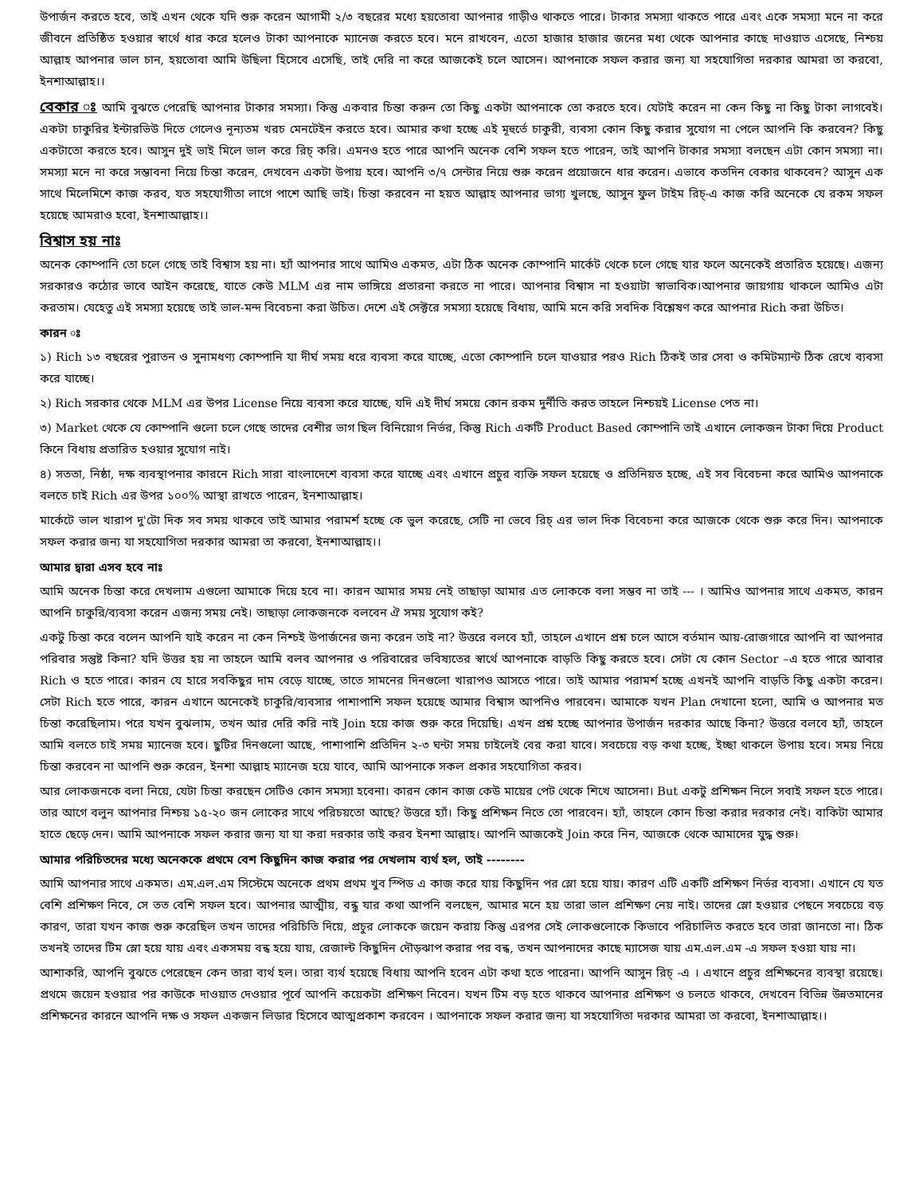উপার্জন করতে হবে, তাই এখন থেকে যদি শুরু করেন আগামী ২/৩ বছরের মধ্যে হয়তোবা আপনার গাড়ীও থাকতে পারে। টাকার সমস্যা থাকতে পারে এবং একে সমস্যা মনে না করে জীবনে প্রতিষ্ঠিত হওয়ার স্বার্থে ধার করে হলেও টাকা আপনাকে ম্যানেজ করতে হবে। মনে রাখবেন, এতো হাজার হাজার জনের মধ্য থেকে আপনার কাছে দাওয়াত এসেছে, নিশ্চয় আল্লাহ আপনার ভাল চান, হয়তোবা আমি উছিলা হিসেবে এসেছি, তাই দেরি না করে আজকেই চলে আসেন। আপনাকে সফল করার জন্য যা সহযোগিতা দরকার আমরা তা করবো, ইনশাআল্লাহ।।
বেকার ঃ আমি বুঝতে পেরেছি আপনার টাকার সমস্যা। কিন্তু একবার চিন্তা করুন তো কিছু একটা আপনাকে তো করতে হবে। যেটাই করেন না কেন কিছু না কিছু টাকা লাগবেই। একটা চাকুরির ইন্টারভিউ দিতে গেলেও নূন্যতম খরচ মেনটেইন করতে হবে। আমার কথা হচ্ছে এই মূহুর্তে চাকুরী, ব্যবসা কোন কিছু করার সুযোগ না পেলে আপনি কি করবেন? কিছু একটাতো করতে হবে। আসুন দুই ভাই মিলে ভাল করে রিচ্ করি। এমনও হতে পারে আপনি অনেক বেশি সফল হতে পারেন, তাই আপনি টাকার সমস্যা বলছেন এটা কোন সমস্যা না। সমস্যা মনে না করে সম্ভাবনা নিয়ে চিন্তা করেন, দেখবেন একটা উপায় হবে। আপনি ৩/৭ সেন্টার নিয়ে শুরু করেন প্রয়োজনে ধার করেন। এভাবে কতদিন বেকার থাকবেন? আসুন এক সাথে মিলেমিশে কাজ করব, যত সহযোগীতা লাগে পাশে আছি ভাই। চিন্তা করবেন না হয়ত আল্লাহ আপনার ভাগ্য খুলছে, আসুন ফুল টাইম রিচ্-এ কাজ করি অনেকে যে রকম সফল হয়েছে আমরাও হবো, ইনশাআল্লাহ।।
বিশ্বাস হয় নাঃ
অনেক কোম্পানি তো চলে গেছে তাই বিশ্বাস হয় না। হ্যাঁ আপনার সাথে আমিও একমত, এটা ঠিক অনেক কোম্পানি মার্কেট থেকে চলে গেছে যার ফলে অনেকেই প্রতারিত হয়েছে। এজন্য সরকারও কঠোর ভাবে আইন করেছে, যাতে কেউ MLM এর নাম ভাঙ্গিয়ে প্রতারনা করতে না পারে। আপনার বিশ্বাস না হওয়াটা স্বাভাবিক।আপনার জায়গায় থাকলে আমিও এটা করতাম। যেহেতু এই সমস্যা হয়েছে তাই ভাল-মন্দ বিবেচনা করা উচিত। দেশে এই সেক্টরে সমস্যা হয়েছে বিধায়, আমি মনে করি সবদিক বিশ্লেষণ করে আপনার Rich করা উচিত।
কারন ঃ
১) Rich ১৩ বছরের পুরাতন ও সুনামধণ্য কোম্পানি যা দীর্ঘ সময় ধরে ব্যবসা করে যাচ্ছে, এতো কোম্পানি চলে যাওয়ার পরও Rich ঠিকই তার সেবা ও কমিটম্যান্ট ঠিক রেখে ব্যবসা করে যাচ্ছে।
২) Rich সরকার থেকে MLM এর উপর License নিয়ে ব্যবসা করে যাচ্ছে, যদি এই দীর্ঘ সময়ে কোন রকম দুর্নীতি করত তাহলে নিশ্চয়ই License পেত না।
৩) Market থেকে যে কোম্পানি গুলো চলে গেছে তাদের বেশীর ভাগ ছিল বিনিয়োগ নির্ভর, কিন্তু Rich একটি Product Based কোম্পানি তাই এখানে লোকজন টাকা দিয়ে Product কিনে বিধায় প্রতারিত হওয়ার সুযোগ নাই।
৪) সততা, নিষ্ঠা, দক্ষ ব্যবস্থাপনার কারনে Rich সারা বাংলাদেশে ব্যবসা করে যাচ্ছে এবং এখানে প্রচুর ব্যক্তি সফল হয়েছে ও প্রতিনিয়ত হচ্ছে, এই সব বিবেচনা করে আমিও আপনাকে বলতে চাই Rich এর উপর ১০০% আস্থা রাখতে পারেন, ইনশাআল্লাহ।
মার্কেটে ভাল খারাপ দু'টো দিক সব সময় থাকবে তাই আমার পরামর্শ হচ্ছে কে ভুল করেছে, সেটি না ভেবে রিচ্ এর ভাল দিক বিবেচনা করে আজকে থেকে শুরু করে দিন। আপনাকে সফল করার জন্য যা সহযোগিতা দরকার আমরা তা করবো, ইনশাআল্লাহ।।
আমার দ্বারা এসব হবে নাঃ
আমি অনেক চিন্তা করে দেখলাম এগুলো আমাকে দিয়ে হবে না। কারন আমার সময় নেই তাছাড়া আমার এত লোককে বলা সম্ভব না তাই --- । আমিও আপনার সাথে একমত, কারন আপনি চাকুরি/ব্যবসা করেন এজন্য সময় নেই। তাছাড়া লোকজনকে বলবেন ঐ সময় সুযোগ কই?
একটু চিন্তা করে বলেন আপনি যাই করেন না কেন নিশ্চই উপার্জনের জন্য করেন তাই না? উত্তরে বলবে হ্যাঁ, তাহলে এখানে প্রশ্ন চলে আসে বর্তমান আয়-রোজগারে আপনি বা আপনার পরিবার সন্তুষ্ট কিনা? যদি উত্তর হয় না তাহলে আমি বলব আপনার ও পরিবারের ভবিষ্যতের স্বার্থে আপনাকে বাড়তি কিছু করতে হবে। সেটা যে কোন Sector –এ হতে পারে আবার Rich ও হতে পারে। কারন যে হারে সবকিছুর দাম বেড়ে যাচ্ছে, তাতে সামনের দিনগুলো খারাপও আসতে পারে। তাই আমার পরামর্শ হচ্ছে এখনই আপনি বাড়তি কিছু একটা করেন। সেটা Rich হতে পারে, কারন এখানে অনেকেই চাকুরি/ব্যবসার পাশাপাশি সফল হয়েছে আমার বিশ্বাস আপনিও পারবেন। আমাকে যখন Plan দেখানো হলো, আমি ও আপনার মত চিন্তা করেছিলাম। পরে যখন বুঝলাম, তখন আর দেরি করি নাই Join হয়ে কাজ শুরু করে দিয়েছি। এখন প্রশ্ন হচ্ছে আপনার উপার্জন দরকার আছে কিনা? উত্তরে বলবে হ্যাঁ, তাহলে আমি বলতে চাই সময় ম্যানেজ হবে। ছুটির দিনগুলো আছে, পাশাপাশি প্রতিদিন ২-৩ ঘন্টা সময় চাইলেই বের করা যাবে। সবচেয়ে বড় কথা হচ্ছে, ইচ্ছা থাকলে উপায় হবে। সময় নিয়ে চিন্তা করবেন না আপনি শুরু করেন, ইনশা আল্লাহ ম্যানেজ হয়ে যাবে, আমি আপনাকে সকল প্রকার সহযোগিতা করব।
আর লোকজনকে বলা নিয়ে, যেটা চিন্তা করছেন সেটিও কোন সমস্যা হবেনা। কারন কোন কাজ কেউ মায়ের পেট থেকে শিখে আসেনা। But একটু প্রশিক্ষন নিলে সবাই সফল হতে পারে। তার আগে বলুন আপনার নিশ্চয় ১৫-২০ জন লোকের সাথে পরিচয়তো আছে? উত্তরে হ্যাঁ। কিছু প্রশিক্ষন নিতে তো পারবেন। হ্যাঁ, তাহলে কোন চিন্তা করার দরকার নেই। বাকিটা আমার হাতে ছেড়ে দেন। আমি আপনাকে সফল করার জন্য যা যা করা দরকার তাই করব ইনশা আল্লাহ। আপনি আজকেই Join করে নিন, আজকে থেকে আমাদের যুদ্ধ শুরু।
আমার পরিচিতদের মধ্যে অনেককে প্রথমে বেশ কিছুদিন কাজ করার পর দেখলাম ব্যর্থ হল, তাই --------
আমি আপনার সাথে একমত। এম.এল.এম সিস্টেমে অনেকে প্রথম প্রথম খুব স্পিড এ কাজ করে যায় কিছুদিন পর স্লো হয়ে যায়। কারণ এটি একটি প্রশিক্ষণ নির্ভর ব্যবসা। এখানে যে যত বেশি প্রশিক্ষণ নিবে, সে তত বেশি সফল হবে। আপনার আত্মীয়, বন্ধু যার কথা আপনি বলছেন, আমার মনে হয় তারা ভাল প্রশিক্ষণ নেয় নাই। তাদের স্লো হওয়ার পেছনে সবচেয়ে বড় কারণ, তারা যখন কাজ শুরু করেছিল তখন তাদের পরিচিতি দিয়ে, প্রচুর লোককে জয়েন করায় কিন্তু এরপর সেই লোকগুলোকে কিভাবে পরিচালিত করতে হবে তারা জানতো না। ঠিক তখনই তাদের টিম স্লো হয়ে যায় এবং একসময় বন্ধ হয়ে যায়, রেজাল্ট কিছুদিন দৌড়ঝাপ করার পর বন্ধ, তখন আপনাদের কাছে ম্যাসেজ যায় এম.এল.এম -এ সফল হওয়া যায় না।
আশাকরি, আপনি বুঝতে পেরেছেন কেন তারা ব্যর্থ হল। তারা ব্যর্থ হয়েছে বিধায় আপনি হবেন এটা কথা হতে পারেনা। আপনি আসুন রিচ্ -এ । এখানে প্রচুর প্রশিক্ষনের ব্যবস্থা রয়েছে। প্রথমে জয়েন হওয়ার পর কাউকে দাওয়াত দেওয়ার পূর্বে আপনি কয়েকটা প্রশিক্ষণ নিবেন। যখন টিম বড় হতে থাকবে আপনার প্রশিক্ষণ ও চলতে থাকবে, দেখবেন বিভিন্ন উন্নতমানের প্রশিক্ষনের কারনে আপনি দক্ষ ও সফল একজন লিডার হিসেবে আত্মপ্রকাশ করবেন । আপনাকে সফল করার জন্য যা সহযোগিতা দরকার আমরা তা করবো, ইনশাআল্লাহ।।